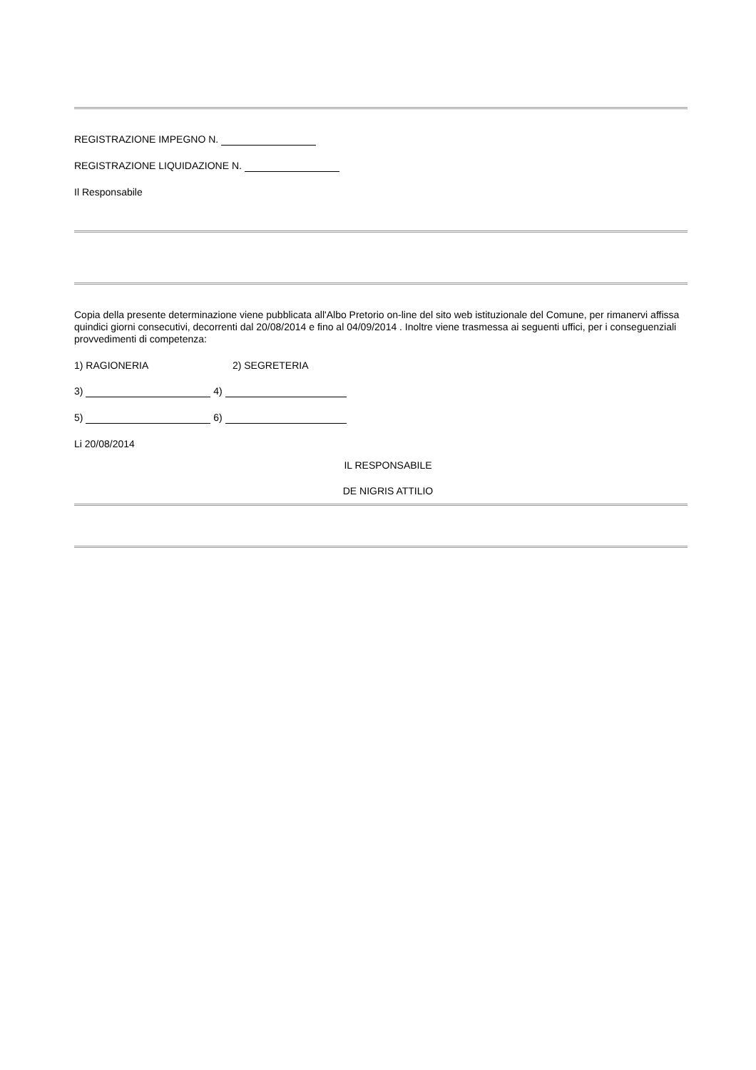REGISTRAZIONE IMPEGNO N.
REGISTRAZIONE LIQUIDAZIONE N.
Il Responsabile
Copia della presente determinazione viene pubblicata all'Albo Pretorio on-line del sito web istituzionale del Comune, per rimanervi affissa quindici giorni consecutivi, decorrenti dal 20/08/2014 e fino al 04/09/2014 . Inoltre viene trasmessa ai seguenti uffici, per i conseguenziali provvedimenti di competenza:
1) RAGIONERIA 2) SEGRETERIA
3) 4)
5) 6)
Li 20/08/2014
IL RESPONSABILE
DE NIGRIS ATTILIO